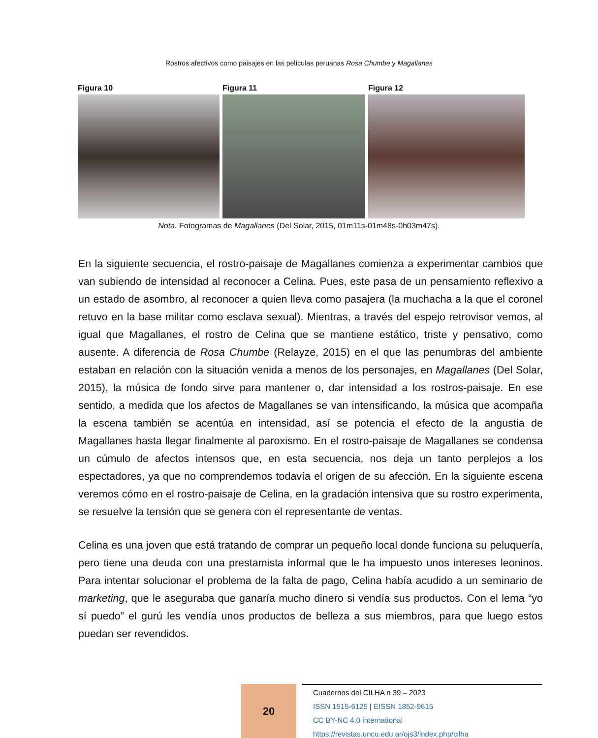Rostros afectivos como paisajes en las películas peruanas Rosa Chumbe y Magallanes
Figura 10 Figura 11 Figura 12
Nota. Fotogramas de Magallanes (Del Solar, 2015, 01m11s-01m48s-0h03m47s).
En la siguiente secuencia, el rostro-paisaje de Magallanes comienza a experimentar cambios que van subiendo de intensidad al reconocer a Celina. Pues, este pasa de un pensamiento reflexivo a un estado de asombro, al reconocer a quien lleva como pasajera (la muchacha a la que el coronel retuvo en la base militar como esclava sexual). Mientras, a través del espejo retrovisor vemos, al igual que Magallanes, el rostro de Celina que se mantiene estático, triste y pensativo, como ausente. A diferencia de Rosa Chumbe (Relayze, 2015) en el que las penumbras del ambiente estaban en relación con la situación venida a menos de los personajes, en Magallanes (Del Solar, 2015), la música de fondo sirve para mantener o, dar intensidad a los rostros-paisaje. En ese sentido, a medida que los afectos de Magallanes se van intensificando, la música que acompaña la escena también se acentúa en intensidad, así se potencia el efecto de la angustia de Magallanes hasta llegar finalmente al paroxismo. En el rostro-paisaje de Magallanes se condensa un cúmulo de afectos intensos que, en esta secuencia, nos deja un tanto perplejos a los espectadores, ya que no comprendemos todavía el origen de su afección. En la siguiente escena veremos cómo en el rostro-paisaje de Celina, en la gradación intensiva que su rostro experimenta, se resuelve la tensión que se genera con el representante de ventas.
Celina es una joven que está tratando de comprar un pequeño local donde funciona su peluquería, pero tiene una deuda con una prestamista informal que le ha impuesto unos intereses leoninos. Para intentar solucionar el problema de la falta de pago, Celina había acudido a un seminario de marketing, que le aseguraba que ganaría mucho dinero si vendía sus productos. Con el lema “yo sí puedo” el gurú les vendía unos productos de belleza a sus miembros, para que luego estos puedan ser revendidos.
20
Cuadernos del CILHA n 39 – 2023
ISSN 1515-6125 | EISSN 1852-9615
CC BY-NC 4.0 international
https://revistas.uncu.edu.ar/ojs3/index.php/cilha